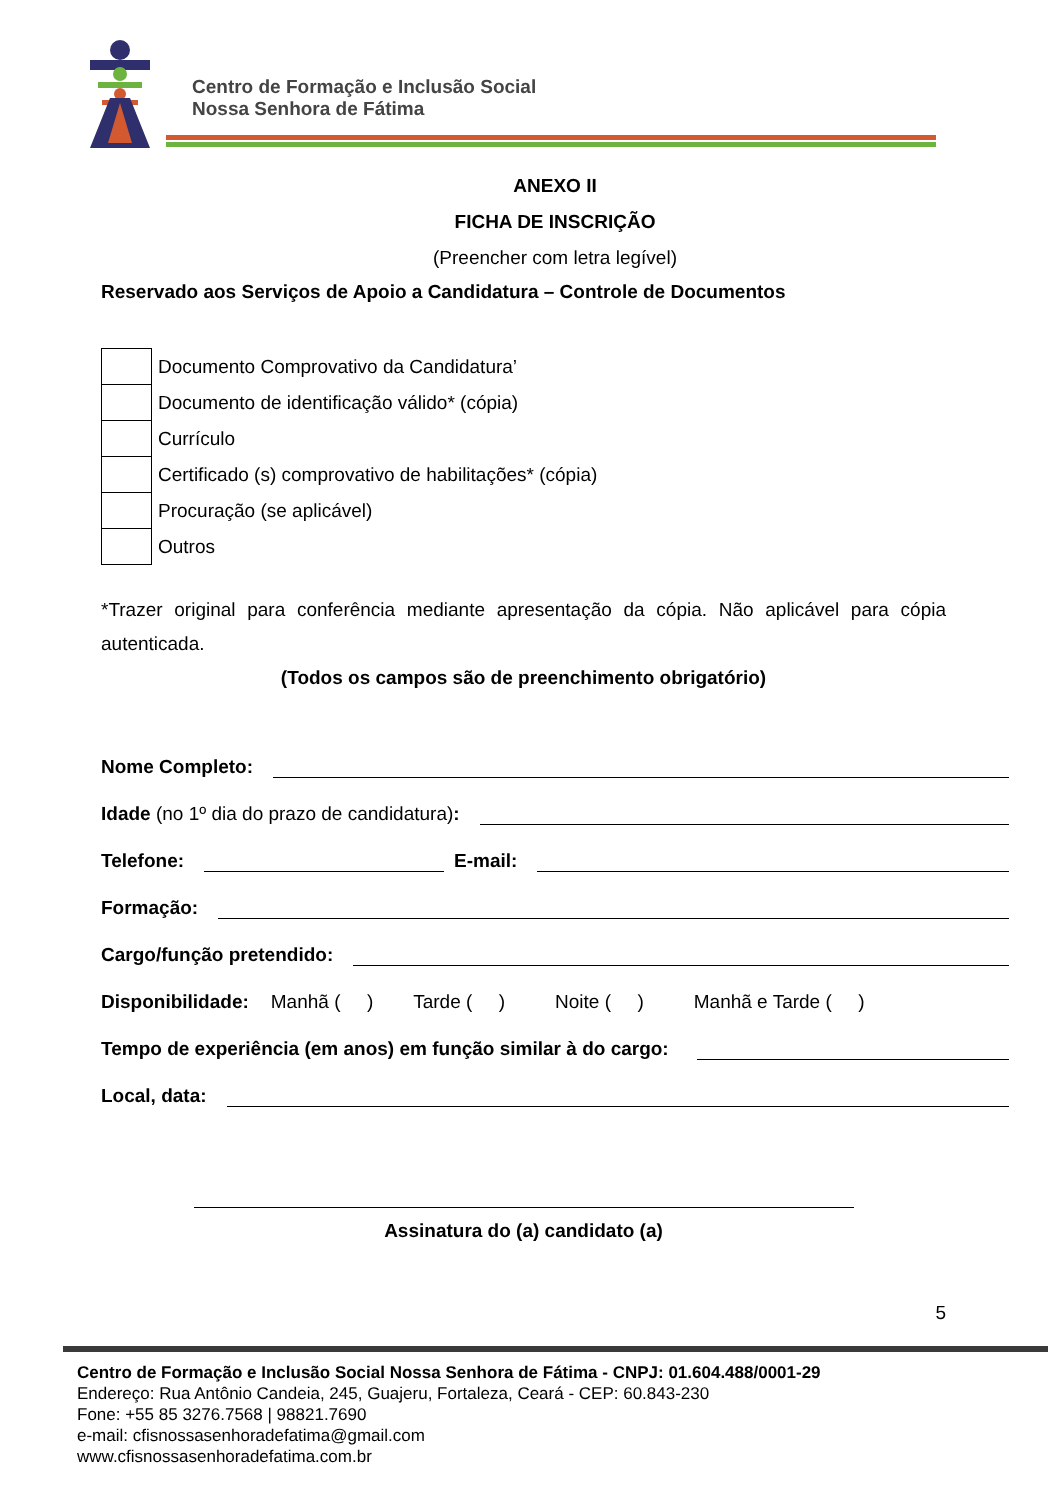Centro de Formação e Inclusão Social
Nossa Senhora de Fátima
ANEXO II
FICHA DE INSCRIÇÃO
(Preencher com letra legível)
Reservado aos Serviços de Apoio a Candidatura – Controle de Documentos
| | Documento Comprovativo da Candidatura’ |
| | Documento de identificação válido* (cópia) |
| | Currículo |
| | Certificado (s) comprovativo de habilitações* (cópia) |
| | Procuração (se aplicável) |
| | Outros |
*Trazer original para conferência mediante apresentação da cópia. Não aplicável para cópia autenticada.
(Todos os campos são de preenchimento obrigatório)
Nome Completo:
Idade (no 1º dia do prazo de candidatura):
Telefone: E-mail:
Formação:
Cargo/função pretendido:
Disponibilidade: Manhã ( ) Tarde ( ) Noite ( ) Manhã e Tarde ( )
Tempo de experiência (em anos) em função similar à do cargo:
Local, data:
Assinatura do (a) candidato (a)
5
Centro de Formação e Inclusão Social Nossa Senhora de Fátima - CNPJ: 01.604.488/0001-29
Endereço: Rua Antônio Candeia, 245, Guajeru, Fortaleza, Ceará - CEP: 60.843-230
Fone: +55 85 3276.7568 | 98821.7690
e-mail: cfisnossasenhoradefatima@gmail.com
www.cfisnossasenhoradefatima.com.br